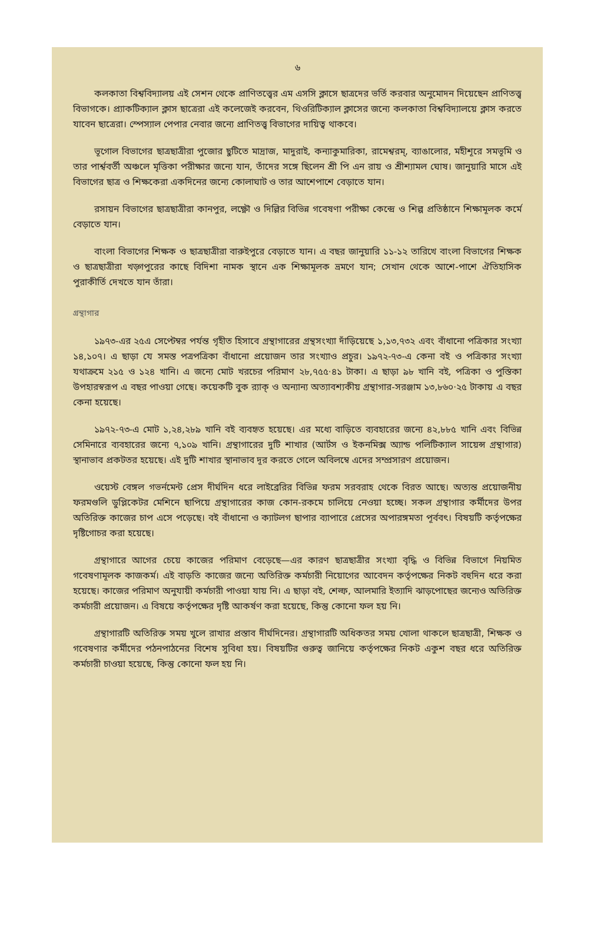৬
কলকাতা বিশ্ববিদ্যালয় এই সেশন থেকে প্রাণিতত্ত্বের এম এসসি ক্লাসে ছাত্রদের ভর্তি করবার অনুমোদন দিয়েছেন প্রাণিতত্ত্ব বিভাগকে। প্র্যাকটিক্যাল ক্লাস ছাত্রেরা এই কলেজেই করবেন, থিওরিটিক্যাল ক্লাসের জন্যে কলকাতা বিশ্ববিদ্যালয়ে ক্লাস করতে যাবেন ছাত্রেরা। স্পেস্যাল পেপার নেবার জন্যে প্রাণিতত্ত্ব বিভাগের দায়িত্ব থাকবে।
ভূগোল বিভাগের ছাত্রছাত্রীরা পুজোর ছুটিতে মাদ্রাজ, মাদুরাই, কন্যাকুমারিকা, রামেশ্বরম্, ব্যাঙালোর, মহীশূরে সমভূমি ও তার পার্শ্ববর্তী অঞ্চলে মৃত্তিকা পরীক্ষার জন্যে যান, তাঁদের সঙ্গে ছিলেন শ্রী পি এন রায় ও শ্রীশ্যামল ঘোষ। জানুয়ারি মাসে এই বিভাগের ছাত্র ও শিক্ষকেরা একদিনের জন্যে কোলাঘাট ও তার আশেপাশে বেড়াতে যান।
রসায়ন বিভাগের ছাত্রছাত্রীরা কানপুর, লক্ষ্ণৌ ও দিল্লির বিভিন্ন গবেষণা পরীক্ষা কেন্দ্রে ও শিল্প প্রতিষ্ঠানে শিক্ষামূলক কর্মে বেড়াতে যান।
বাংলা বিভাগের শিক্ষক ও ছাত্রছাত্রীরা বারুইপুরে বেড়াতে যান। এ বছর জানুয়ারি ১১-১২ তারিখে বাংলা বিভাগের শিক্ষক ও ছাত্রছাত্রীরা খড়্গপুরের কাছে বিদিশা নামক স্থানে এক শিক্ষামূলক ভ্রমণে যান; সেখান থেকে আশে-পাশে ঐতিহাসিক পুরাকীর্তি দেখতে যান তাঁরা।
গ্রন্থাগার
১৯৭৩-এর ২৫এ সেপ্টেম্বর পর্যন্ত গৃহীত হিসাবে গ্রন্থাগারের গ্রন্থসংখ্যা দাঁড়িয়েছে ১,১৩,৭৩২ এবং বাঁধানো পত্রিকার সংখ্যা ১৪,১০৭। এ ছাড়া যে সমস্ত পত্রপত্রিকা বাঁধানো প্রয়োজন তার সংখ্যাও প্রচুর। ১৯৭২-৭৩-এ কেনা বই ও পত্রিকার সংখ্যা যথাক্রমে ২১৫ ও ১২৪ খানি। এ জন্যে মোট খরচের পরিমাণ ২৮,৭৫৫·৪১ টাকা। এ ছাড়া ৯৮ খানি বই, পত্রিকা ও পুস্তিকা উপহারস্বরূপ এ বছর পাওয়া গেছে। কয়েকটি বুক র‍্যাক্ ও অন্যান্য অত্যাবশ্যকীয় গ্রন্থাগার-সরঞ্জাম ১৩,৮৬০·২৫ টাকায় এ বছর কেনা হয়েছে।
১৯৭২-৭৩-এ মোট ১,২৪,২৮৯ খানি বই ব্যবহৃত হয়েছে। এর মধ্যে বাড়িতে ব্যবহারের জন্যে ৪২,৮৮৫ খানি এবং বিভিন্ন সেমিনারে ব্যবহারের জন্যে ৭,১০৯ খানি। গ্রন্থাগারের দুটি শাখার (আর্টস ও ইকনমিক্স অ্যান্ড পলিটিক্যাল সায়েন্স গ্রন্থাগার) স্থানাভাব প্রকটতর হয়েছে। এই দুটি শাখার স্থানাভাব দূর করতে গেলে অবিলম্বে এদের সম্প্রসারণ প্রয়োজন।
ওয়েস্ট বেঙ্গল গভর্নমেন্ট প্রেস দীর্ঘদিন ধরে লাইব্রেরির বিভিন্ন ফরম সরবরাহ থেকে বিরত আছে। অত্যন্ত প্রয়োজনীয় ফরমগুলি ডুপ্লিকেটর মেশিনে ছাপিয়ে গ্রন্থাগারের কাজ কোন-রকমে চালিয়ে নেওয়া হচ্ছে। সকল গ্রন্থাগার কর্মীদের উপর অতিরিক্ত কাজের চাপ এসে পড়েছে। বই বাঁধানো ও ক্যাটলগ ছাপার ব্যাপারে প্রেসের অপারঙ্গমতা পূর্ববৎ। বিষয়টি কর্তৃপক্ষের দৃষ্টিগোচর করা হয়েছে।
গ্রন্থাগারে আগের চেয়ে কাজের পরিমাণ বেড়েছে—এর কারণ ছাত্রছাত্রীর সংখ্যা বৃদ্ধি ও বিভিন্ন বিভাগে নিয়মিত গবেষণামূলক কাজকর্ম। এই বাড়তি কাজের জন্যে অতিরিক্ত কর্মচারী নিয়োগের আবেদন কর্তৃপক্ষের নিকট বহুদিন ধরে করা হয়েছে। কাজের পরিমাণ অনুযায়ী কর্মচারী পাওয়া যায় নি। এ ছাড়া বই, শেল্ফ, আলমারি ইত্যাদি ঝাড়পোছের জন্যেও অতিরিক্ত কর্মচারী প্রয়োজন। এ বিষয়ে কর্তৃপক্ষের দৃষ্টি আকর্ষণ করা হয়েছে, কিন্তু কোনো ফল হয় নি।
গ্রন্থাগারটি অতিরিক্ত সময় খুলে রাখার প্রস্তাব দীর্ঘদিনের। গ্রন্থাগারটি অধিকতর সময় খোলা থাকলে ছাত্রছাত্রী, শিক্ষক ও গবেষণার কর্মীদের পঠনপাঠনের বিশেষ সুবিধা হয়। বিষয়টির গুরুত্ব জানিয়ে কর্তৃপক্ষের নিকট একুশ বছর ধরে অতিরিক্ত কর্মচারী চাওয়া হয়েছে, কিন্তু কোনো ফল হয় নি।